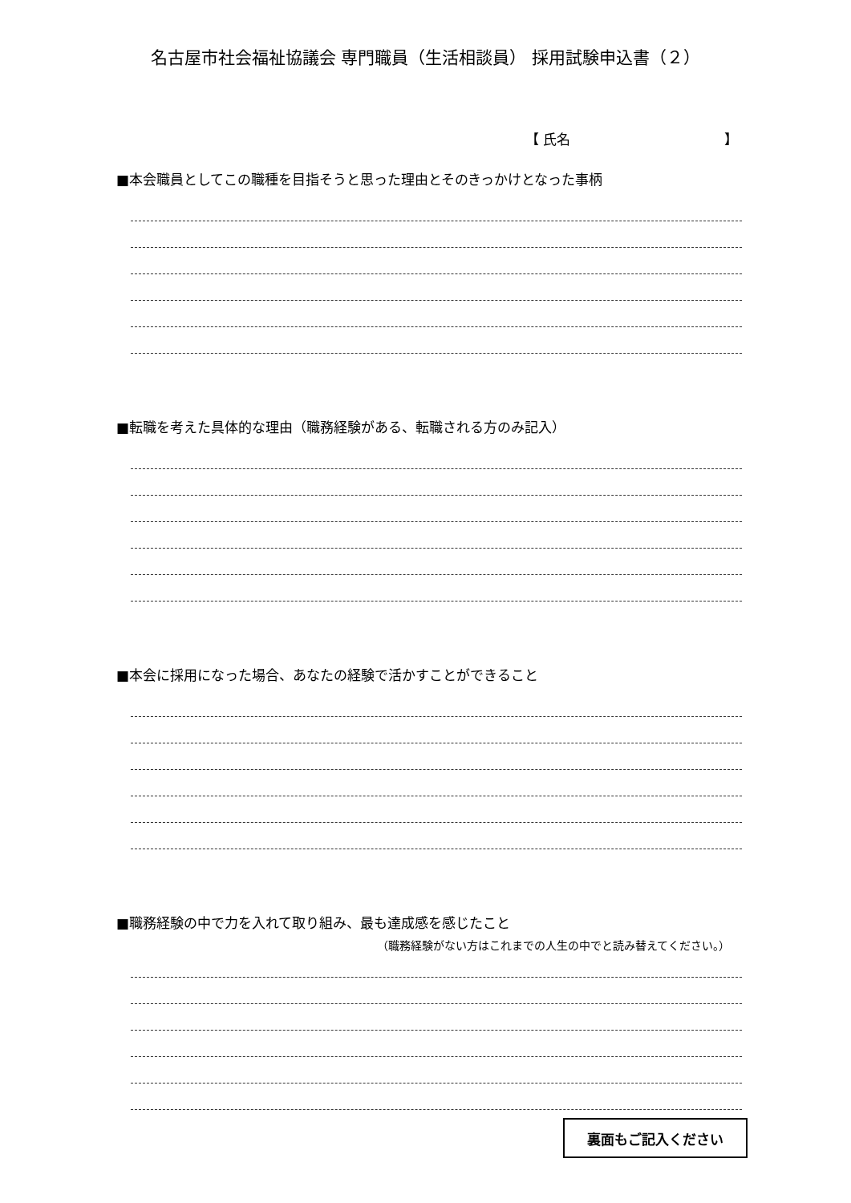名古屋市社会福祉協議会 専門職員（生活相談員） 採用試験申込書（２）
【 氏名 】
■本会職員としてこの職種を目指そうと思った理由とそのきっかけとなった事柄
■転職を考えた具体的な理由（職務経験がある、転職される方のみ記入）
■本会に採用になった場合、あなたの経験で活かすことができること
■職務経験の中で力を入れて取り組み、最も達成感を感じたこと
（職務経験がない方はこれまでの人生の中でと読み替えてください。）
裏面もご記入ください